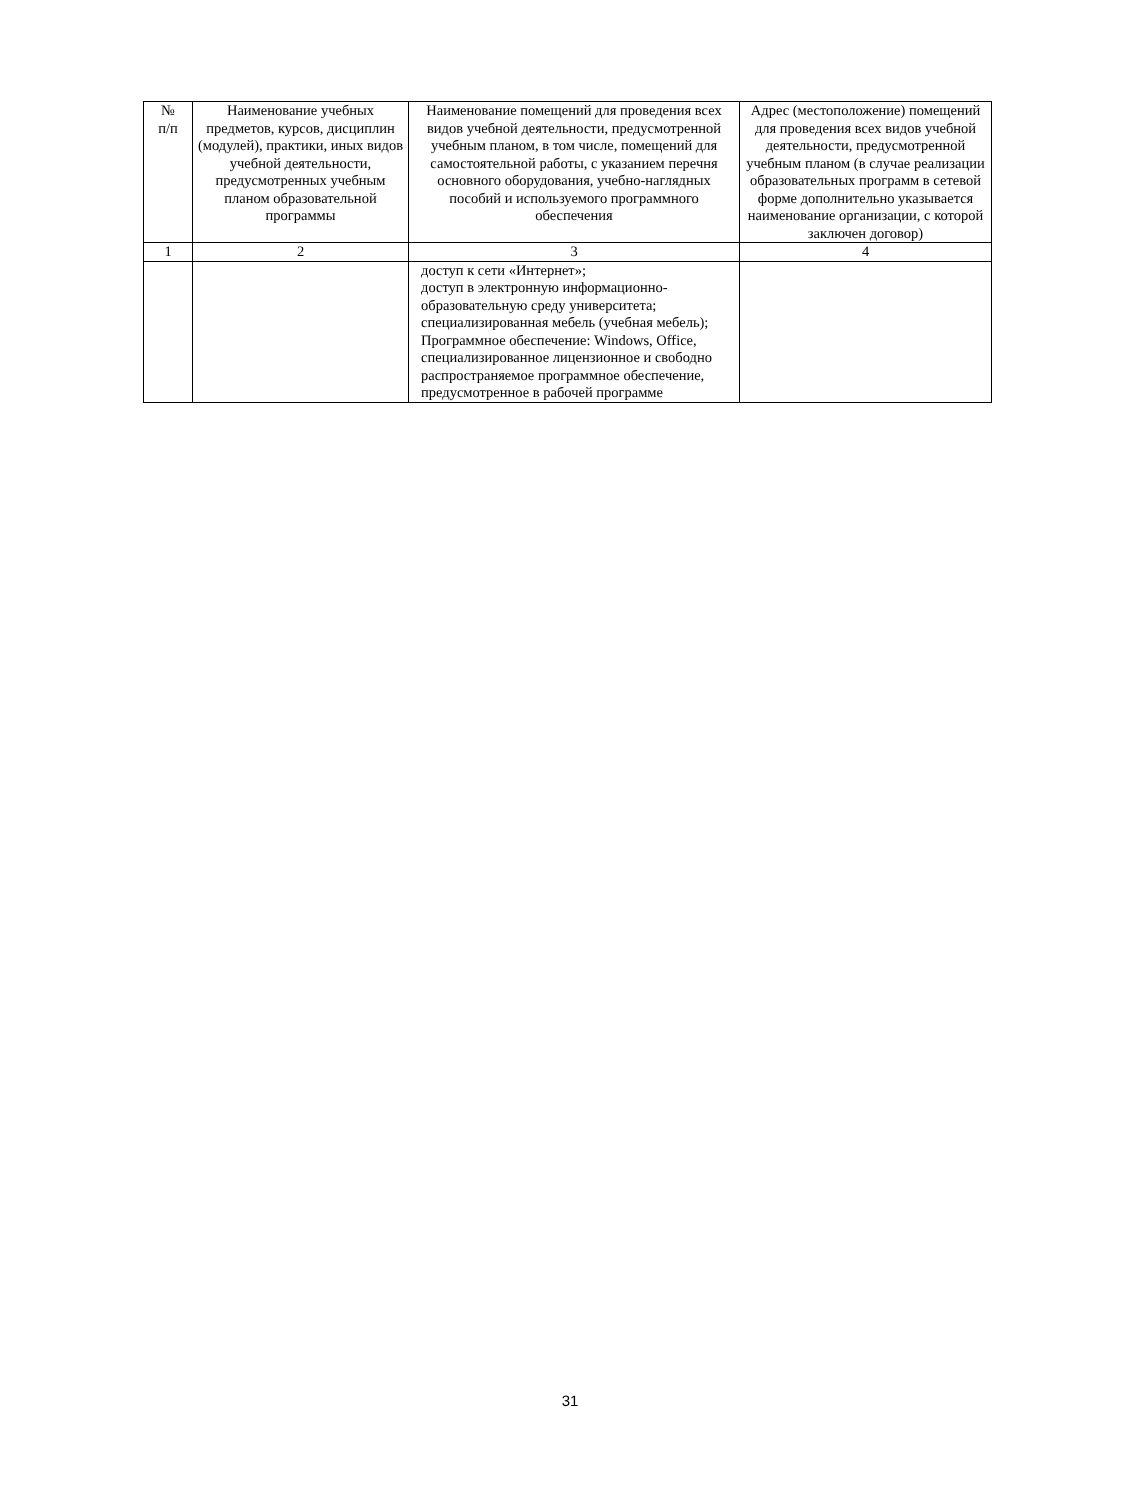| № п/п | Наименование учебных предметов, курсов, дисциплин (модулей), практики, иных видов учебной деятельности, предусмотренных учебным планом образовательной программы | Наименование помещений для проведения всех видов учебной деятельности, предусмотренной учебным планом, в том числе, помещений для самостоятельной работы, с указанием перечня основного оборудования, учебно-наглядных пособий и используемого программного обеспечения | Адрес (местоположение) помещений для проведения всех видов учебной деятельности, предусмотренной учебным планом (в случае реализации образовательных программ в сетевой форме дополнительно указывается наименование организации, с которой заключен договор) |
| --- | --- | --- | --- |
| 1 | 2 | 3 | 4 |
| | | доступ к сети «Интернет»; доступ в электронную информационно-образовательную среду университета; специализированная мебель (учебная мебель); Программное обеспечение: Windows, Office, специализированное лицензионное и свободно распространяемое программное обеспечение, предусмотренное в рабочей программе | |
31